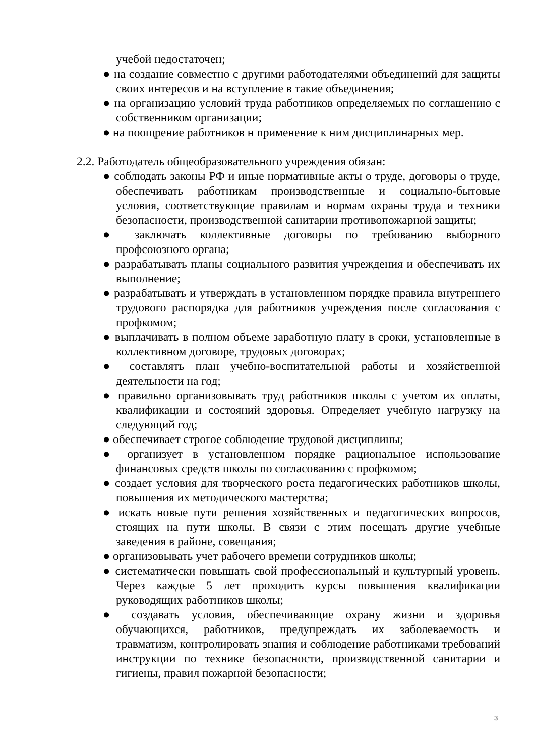учебой недостаточен;
● на создание совместно с другими работодателями объединений для защиты своих интересов и на вступление в такие объединения;
● на организацию условий труда работников определяемых по соглашению с собственником организации;
● на поощрение работников н применение к ним дисциплинарных мер.
2.2. Работодатель общеобразовательного учреждения обязан:
● соблюдать законы РФ и иные нормативные акты о труде, договоры о труде, обеспечивать работникам производственные и социально-бытовые условия, соответствующие правилам и нормам охраны труда и техники безопасности, производственной санитарии противопожарной защиты;
● заключать коллективные договоры по требованию выборного профсоюзного органа;
● разрабатывать планы социального развития учреждения и обеспечивать их выполнение;
● разрабатывать и утверждать в установленном порядке правила внутреннего трудового распорядка для работников учреждения после согласования с профкомом;
● выплачивать в полном объеме заработную плату в сроки, установленные в коллективном договоре, трудовых договорах;
● составлять план учебно-воспитательной работы и хозяйственной деятельности на год;
● правильно организовывать труд работников школы с учетом их оплаты, квалификации и состояний здоровья. Определяет учебную нагрузку на следующий год;
● обеспечивает строгое соблюдение трудовой дисциплины;
● организует в установленном порядке рациональное использование финансовых средств школы по согласованию с профкомом;
● создает условия для творческого роста педагогических работников школы, повышения их методического мастерства;
● искать новые пути решения хозяйственных и педагогических вопросов, стоящих на пути школы. В связи с этим посещать другие учебные заведения в районе, совещания;
● организовывать учет рабочего времени сотрудников школы;
● систематически повышать свой профессиональный и культурный уровень. Через каждые 5 лет проходить курсы повышения квалификации руководящих работников школы;
● создавать условия, обеспечивающие охрану жизни и здоровья обучающихся, работников, предупреждать их заболеваемость и травматизм, контролировать знания и соблюдение работниками требований инструкции по технике безопасности, производственной санитарии и гигиены, правил пожарной безопасности;
3